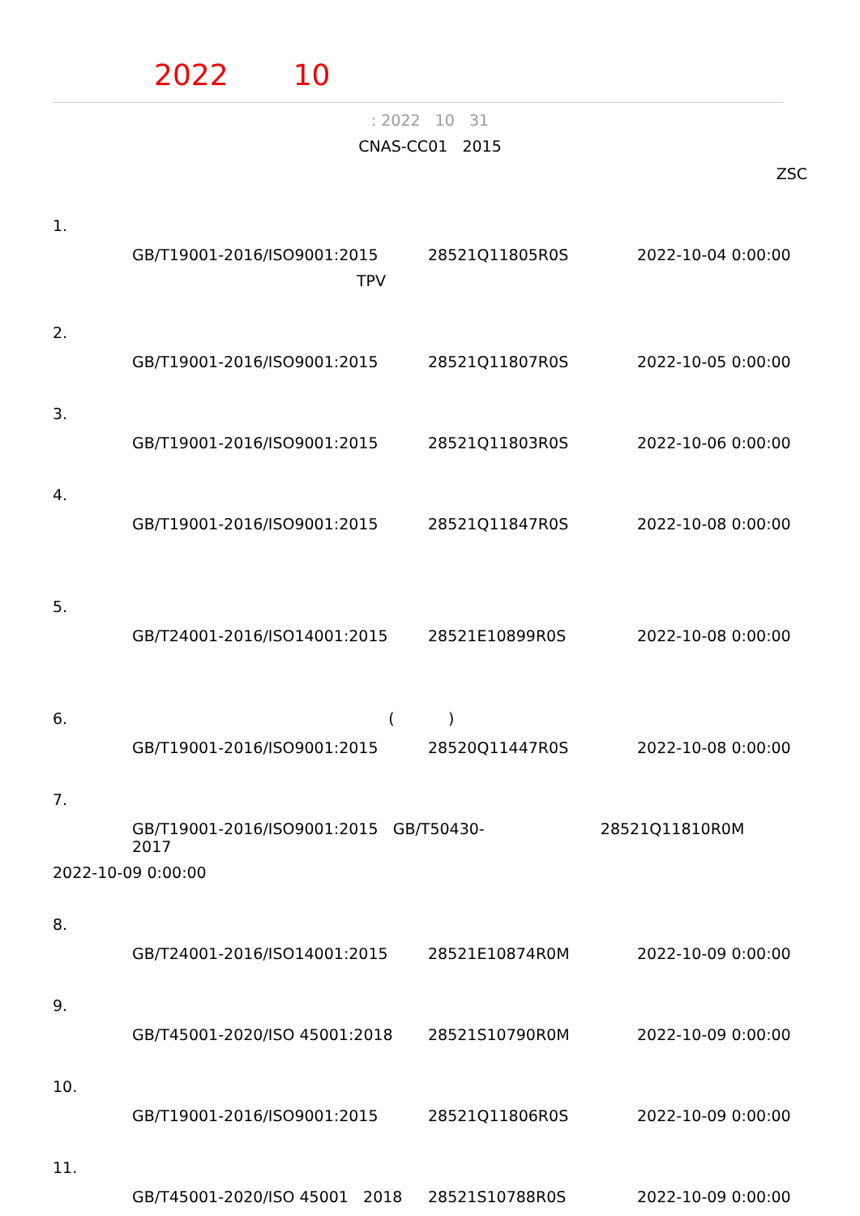2022 10
: 2022 10 31
CNAS-CC01 2015
ZSC
1.
GB/T19001-2016/ISO9001:2015 28521Q11805R0S 2022-10-04 0:00:00
TPV
2.
GB/T19001-2016/ISO9001:2015 28521Q11807R0S 2022-10-05 0:00:00
3.
GB/T19001-2016/ISO9001:2015 28521Q11803R0S 2022-10-06 0:00:00
4.
GB/T19001-2016/ISO9001:2015 28521Q11847R0S 2022-10-08 0:00:00
5.
GB/T24001-2016/ISO14001:2015 28521E10899R0S 2022-10-08 0:00:00
6. ( )
GB/T19001-2016/ISO9001:2015 28520Q11447R0S 2022-10-08 0:00:00
7.
GB/T19001-2016/ISO9001:2015 GB/T50430-2017 28521Q11810R0M
2022-10-09 0:00:00
8.
GB/T24001-2016/ISO14001:2015 28521E10874R0M 2022-10-09 0:00:00
9.
GB/T45001-2020/ISO 45001:2018 28521S10790R0M 2022-10-09 0:00:00
10.
GB/T19001-2016/ISO9001:2015 28521Q11806R0S 2022-10-09 0:00:00
11.
GB/T45001-2020/ISO 45001 2018 28521S10788R0S 2022-10-09 0:00:00